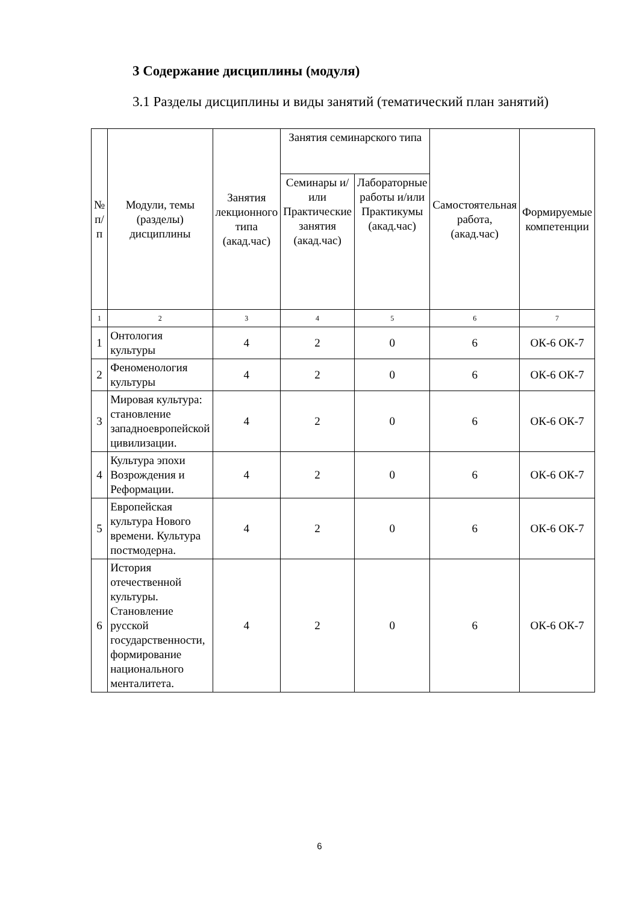3 Содержание дисциплины (модуля)
3.1 Разделы дисциплины и виды занятий (тематический план занятий)
| № п/п | Модули, темы (разделы) дисциплины | Занятия лекционного типа (акад.час) | Занятия семинарского типа | | Самостоятельная работа, (акад.час) | Формируемые компетенции |
| --- | --- | --- | --- | --- | --- | --- |
| | | | Семинары и/или Практические занятия (акад.час) | Лабораторные работы и/или Практикумы (акад.час) | | |
| 1 | 2 | 3 | 4 | 5 | 6 | 7 |
| 1 | Онтология культуры | 4 | 2 | 0 | 6 | ОК-6 ОК-7 |
| 2 | Феноменология культуры | 4 | 2 | 0 | 6 | ОК-6 ОК-7 |
| 3 | Мировая культура: становление западноевропейской цивилизации. | 4 | 2 | 0 | 6 | ОК-6 ОК-7 |
| 4 | Культура эпохи Возрождения и Реформации. | 4 | 2 | 0 | 6 | ОК-6 ОК-7 |
| 5 | Европейская культура Нового времени. Культура постмодерна. | 4 | 2 | 0 | 6 | ОК-6 ОК-7 |
| 6 | История отечественной культуры. Становление русской государственности, формирование национального менталитета. | 4 | 2 | 0 | 6 | ОК-6 ОК-7 |
6